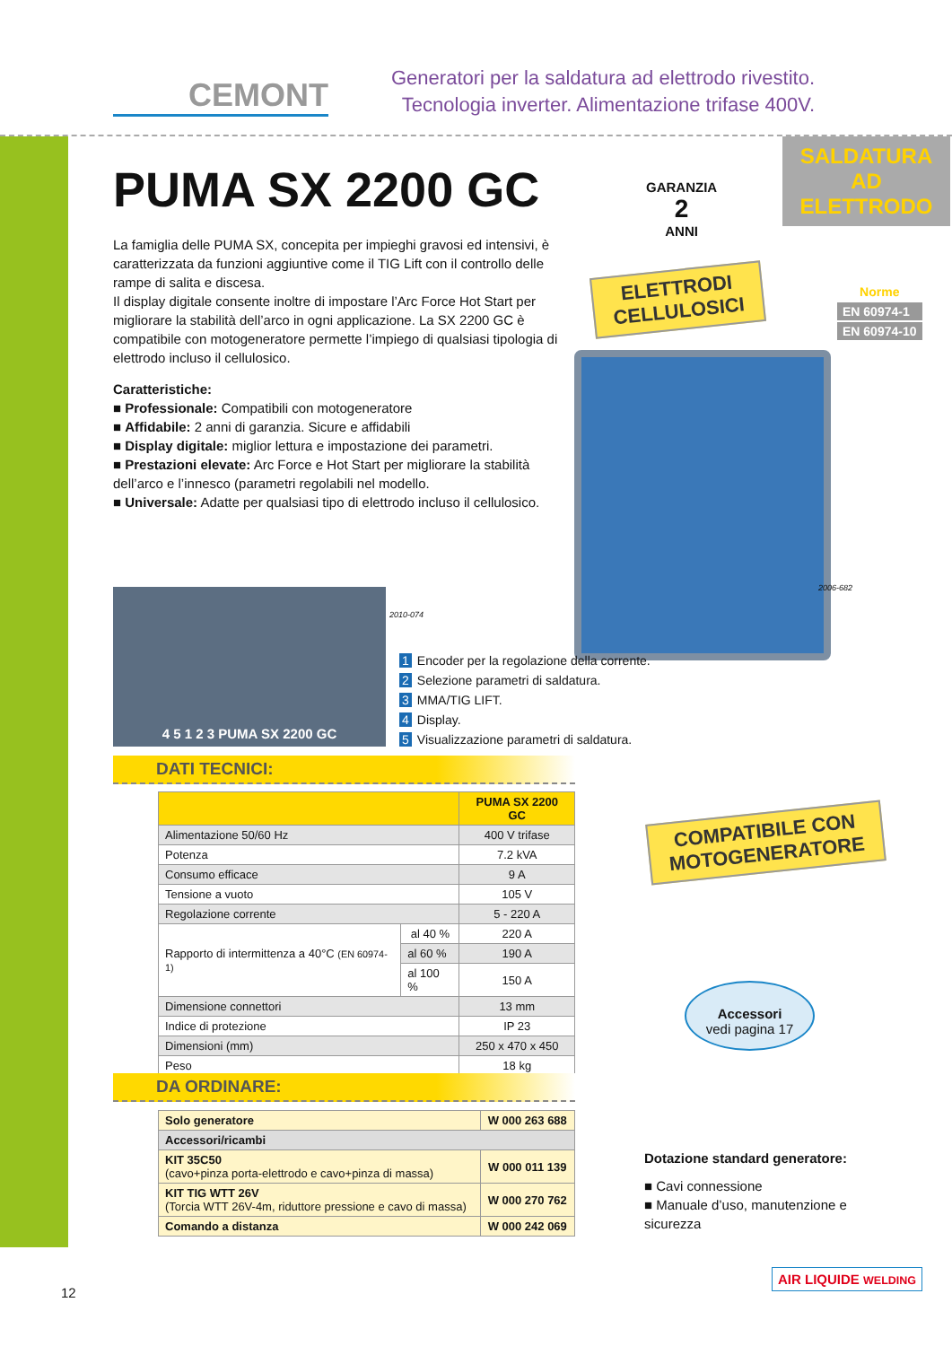CEMONT
Generatori per la saldatura ad elettrodo rivestito.
Tecnologia inverter. Alimentazione trifase 400V.
SALDATURA AD
ELETTRODO
Norme
EN 60974-1
EN 60974-10
PUMA SX 2200 GC
La famiglia delle PUMA SX, concepita per impieghi gravosi ed intensivi, è caratterizzata da funzioni aggiuntive come il TIG Lift con il controllo delle rampe di salita e discesa.
Il display digitale consente inoltre di impostare l’Arc Force Hot Start per migliorare la stabilità dell’arco in ogni applicazione. La SX 2200 GC è compatibile con motogeneratore permette l’impiego di qualsiasi tipologia di elettrodo incluso il cellulosico.
Caratteristiche:
■ Professionale: Compatibili con motogeneratore
■ Affidabile: 2 anni di garanzia. Sicure e affidabili
■ Display digitale: miglior lettura e impostazione dei parametri.
■ Prestazioni elevate: Arc Force e Hot Start per migliorare la stabilità dell’arco e l’innesco (parametri regolabili nel modello.
■ Universale: Adatte per qualsiasi tipo di elettrodo incluso il cellulosico.
GARANZIA
2
ANNI
ELETTRODI
CELLULOSICI
2006-682
4 5 1 2 3 PUMA SX 2200 GC
2010-074
1 Encoder per la regolazione della corrente.
2 Selezione parametri di saldatura.
3 MMA/TIG LIFT.
4 Display.
5 Visualizzazione parametri di saldatura.
DATI TECNICI:
| | | PUMA SX 2200 GC |
| --- | --- | --- |
| Alimentazione 50/60 Hz | | 400 V trifase |
| Potenza | | 7.2 kVA |
| Consumo efficace | | 9 A |
| Tensione a vuoto | | 105 V |
| Regolazione corrente | | 5 - 220 A |
| Rapporto di intermittenza a 40°C (EN 60974-1) | al 40 % | 220 A |
| | al 60 % | 190 A |
| | al 100 % | 150 A |
| Dimensione connettori | | 13 mm |
| Indice di protezione | | IP 23 |
| Dimensioni (mm) | | 250 x 470 x 450 |
| Peso | | 18 kg |
DA ORDINARE:
| Solo generatore | W 000 263 688 |
| Accessori/ricambi | |
| KIT 35C50 (cavo+pinza porta-elettrodo e cavo+pinza di massa) | W 000 011 139 |
| KIT TIG WTT 26V (Torcia WTT 26V-4m, riduttore pressione e cavo di massa) | W 000 270 762 |
| Comando a distanza | W 000 242 069 |
COMPATIBILE CON
MOTOGENERATORE
Accessori
vedi pagina 17
Dotazione standard generatore:
■ Cavi connessione
■ Manuale d’uso, manutenzione e sicurezza
12
AIR LIQUIDE WELDING